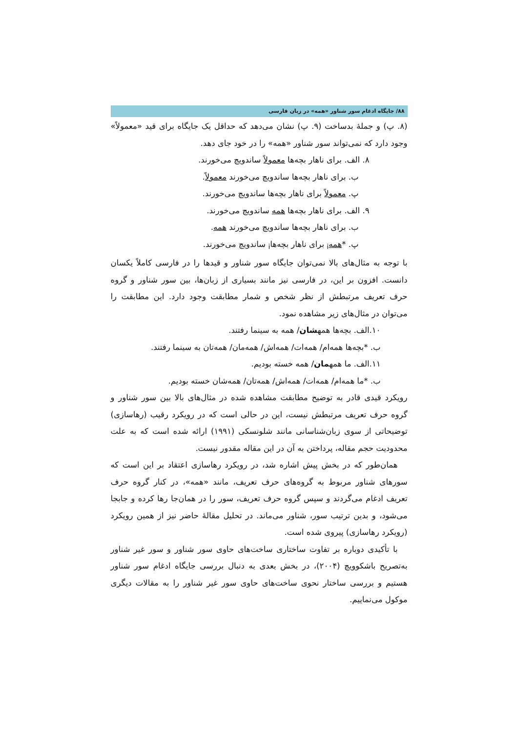۸۸/ جایگاه ادغام سور شناور «همه» در زبان فارسی
(۸. پ) و جملۀ بدساخت (۹. پ) نشان می‌دهد که حداقل یک جایگاه برای قید «معمولاً» وجود دارد که نمی‌تواند سور شناور «همه» را در خود جای دهد.
۸. الف. برای ناهار بچه‌ها معمولاً ساندویچ می‌خورند.
ب. برای ناهار بچه‌ها ساندویچ می‌خورند معمولاً.
پ. معمولاً برای ناهار بچه‌ها ساندویچ می‌خورند.
۹. الف. برای ناهار بچه‌ها همه ساندویچ می‌خورند.
ب. برای ناهار بچه‌ها ساندویچ می‌خورند همه.
پ. *همه<sub>i</sub> برای ناهار بچه‌ها<sub>i</sub> ساندویچ می‌خورند.
با توجه به مثال‌های بالا نمی‌توان جایگاه سور شناور و قیدها را در فارسی کاملاً یکسان دانست. افزون بر این، در فارسی نیز مانند بسیاری از زبان‌ها، بین سور شناور و گروه حرف تعریف مرتبطش از نظر شخص و شمار مطابقت وجود دارد. این مطابقت را می‌توان در مثال‌های زیر مشاهده نمود.
۱۰.الف. بچه‌ها همهشان/ همه به سینما رفتند.
ب. *بچه‌ها همه‌ام/ همه‌ات/ همه‌اش/ همه‌مان/ همه‌تان به سینما رفتند.
۱۱.الف. ما همهمان/ همه خسته بودیم.
ب. *ما همه‌ام/ همه‌ات/ همه‌اش/ همه‌تان/ همه‌شان خسته بودیم.
رویکرد قیدی قادر به توضیح مطابقت مشاهده شده در مثال‌های بالا بین سور شناور و گروه حرف تعریف مرتبطش نیست، این در حالی است که در رویکرد رقیب (رهاسازی) توضیحاتی از سوی زبان‌شناسانی مانند شلونسکی (۱۹۹۱) ارائه شده است که به علت محدودیت حجم مقاله، پرداختن به آن در این مقاله مقدور نیست.
همان‌طور که در بخش پیش اشاره شد، در رویکرد رهاسازی اعتقاد بر این است که سورهای شناور مربوط به گروه‌های حرف تعریف، مانند «همه»، در کنار گروه حرف تعریف ادغام می‌گردند و سپس گروه حرف تعریف، سور را در همان‌جا رها کرده و جابجا می‌شود، و بدین ترتیب سور، شناور می‌ماند. در تحلیل مقالۀ حاضر نیز از همین رویکرد (رویکرد رهاسازی) پیروی شده است.
با تأکیدی دوباره بر تفاوت ساختاری ساخت‌های حاوی سور شناور و سور غیر شناور به‌تصریح باشکوویچ (۲۰۰۴)، در بخش بعدی به دنبال بررسی جایگاه ادغام سور شناور هستیم و بررسی ساختار نحوی ساخت‌های حاوی سور غیر شناور را به مقالات دیگری موکول می‌نماییم.